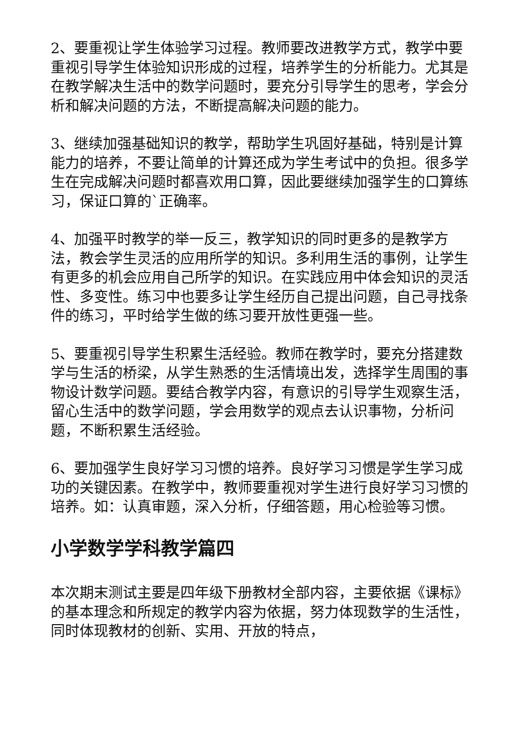2、要重视让学生体验学习过程。教师要改进教学方式，教学中要重视引导学生体验知识形成的过程，培养学生的分析能力。尤其是在教学解决生活中的数学问题时，要充分引导学生的思考，学会分析和解决问题的方法，不断提高解决问题的能力。
3、继续加强基础知识的教学，帮助学生巩固好基础，特别是计算能力的培养，不要让简单的计算还成为学生考试中的负担。很多学生在完成解决问题时都喜欢用口算，因此要继续加强学生的口算练习，保证口算的`正确率。
4、加强平时教学的举一反三，教学知识的同时更多的是教学方法，教会学生灵活的应用所学的知识。多利用生活的事例，让学生有更多的机会应用自己所学的知识。在实践应用中体会知识的灵活性、多变性。练习中也要多让学生经历自己提出问题，自己寻找条件的练习，平时给学生做的练习要开放性更强一些。
5、要重视引导学生积累生活经验。教师在教学时，要充分搭建数学与生活的桥梁，从学生熟悉的生活情境出发，选择学生周围的事物设计数学问题。要结合教学内容，有意识的引导学生观察生活，留心生活中的数学问题，学会用数学的观点去认识事物，分析问题，不断积累生活经验。
6、要加强学生良好学习习惯的培养。良好学习习惯是学生学习成功的关键因素。在教学中，教师要重视对学生进行良好学习习惯的培养。如：认真审题，深入分析，仔细答题，用心检验等习惯。
小学数学学科教学篇四
本次期末测试主要是四年级下册教材全部内容，主要依据《课标》的基本理念和所规定的教学内容为依据，努力体现数学的生活性，同时体现教材的创新、实用、开放的特点，